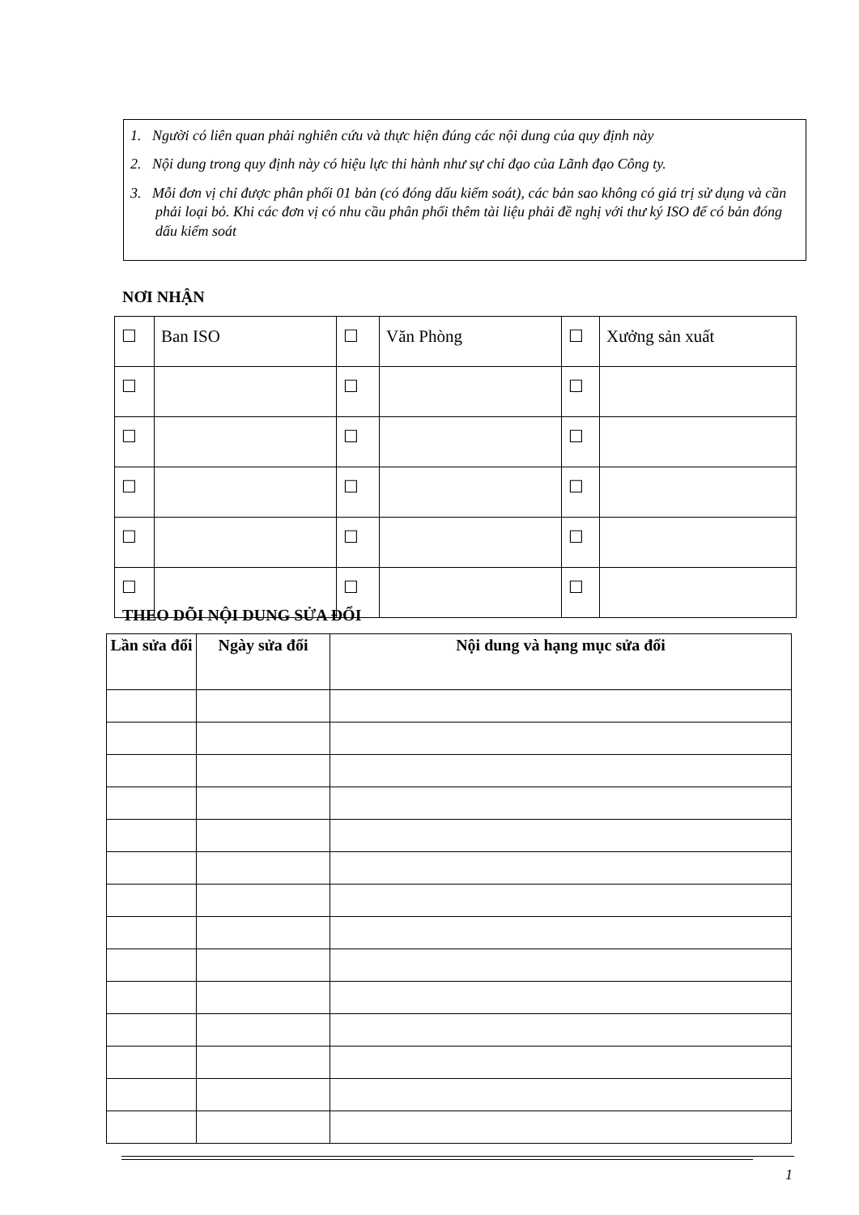1. Người có liên quan phải nghiên cứu và thực hiện đúng các nội dung của quy định này
2. Nội dung trong quy định này có hiệu lực thi hành như sự chỉ đạo của Lãnh đạo Công ty.
3. Mỗi đơn vị chỉ được phân phối 01 bản (có đóng dấu kiểm soát), các bản sao không có giá trị sử dụng và cần phải loại bỏ. Khi các đơn vị có nhu cầu phân phối thêm tài liệu phải đề nghị với thư ký ISO để có bản đóng dấu kiểm soát
NƠI NHẬN
| ☐ | Ban ISO | ☐ | Văn Phòng | ☐ | Xưởng sản xuất |
| ☐ | | ☐ | | ☐ | |
| ☐ | | ☐ | | ☐ | |
| ☐ | | ☐ | | ☐ | |
| ☐ | | ☐ | | ☐ | |
| ☐ | | ☐ | | ☐ | |
THEO DÕI NỘI DUNG SỬA ĐỔI
| Lần sửa đổi | Ngày sửa đổi | Nội dung và hạng mục sửa đổi |
| --- | --- | --- |
1